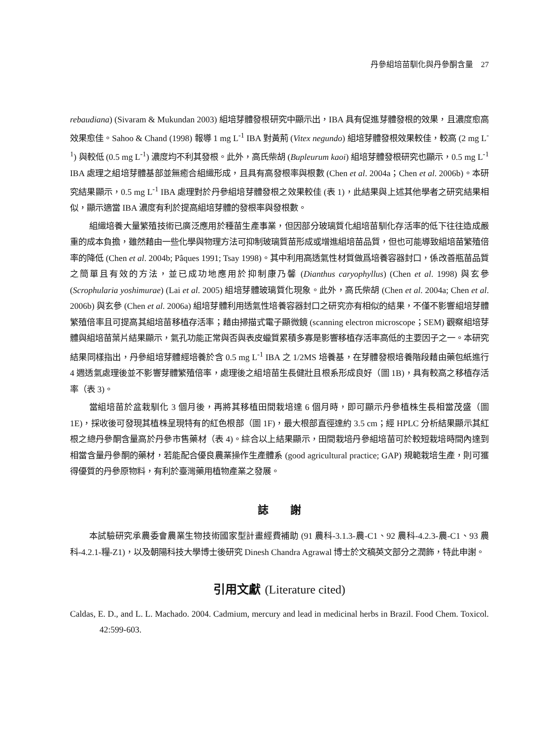丹參組培苗馴化與丹參酮含量　27
rebaudiana) (Sivaram & Mukundan 2003) 組培芽體發根研究中顯示出，IBA 具有促進芽體發根的效果，且濃度愈高效果愈佳。Sahoo & Chand (1998) 報導 1 mg L<sup>-1</sup> IBA 對黃荊 (Vitex negundo) 組培芽體發根效果較佳，較高 (2 mg L<sup>-1</sup>) 與較低 (0.5 mg L<sup>-1</sup>) 濃度均不利其發根。此外，高氏柴胡 (Bupleurum kaoi) 組培芽體發根研究也顯示，0.5 mg L<sup>-1</sup> IBA 處理之組培芽體基部並無癒合組織形成，且具有高發根率與根數 (Chen et al. 2004a；Chen et al. 2006b)。本研究結果顯示，0.5 mg L<sup>-1</sup> IBA 處理對於丹參組培芽體發根之效果較佳 (表 1)，此結果與上述其他學者之研究結果相似，顯示適當 IBA 濃度有利於提高組培芽體的發根率與發根數。
組織培養大量繁殖技術已廣泛應用於種苗生產事業，但因部分玻璃質化組培苗馴化存活率的低下往往造成嚴重的成本負擔，雖然藉由一些化學與物理方法可抑制玻璃質苗形成或增進組培苗品質，但也可能導致組培苗繁殖倍率的降低 (Chen et al. 2004b; Pâques 1991; Tsay 1998)。其中利用高透氣性材質做爲培養容器封口，係改善瓶苗品質之簡單且有效的方法，並已成功地應用於抑制康乃馨 (Dianthus caryophyllus) (Chen et al. 1998) 與玄參 (Scrophularia yoshimurae) (Lai et al. 2005) 組培芽體玻璃質化現象。此外，高氏柴胡 (Chen et al. 2004a; Chen et al. 2006b) 與玄參 (Chen et al. 2006a) 組培芽體利用透氣性培養容器封口之研究亦有相似的結果，不僅不影響組培芽體繁殖倍率且可提高其組培苗移植存活率；藉由掃描式電子顯微鏡 (scanning electron microscope；SEM) 觀察組培芽體與組培苗葉片結果顯示，氣孔功能正常與否與表皮蠟質累積多寡是影響移植存活率高低的主要因子之一。本研究結果同樣指出，丹參組培芽體經培養於含 0.5 mg L<sup>-1</sup> IBA 之 1/2MS 培養基，在芽體發根培養階段藉由藥包紙進行 4 週透氣處理後並不影響芽體繁殖倍率，處理後之組培苗生長健壯且根系形成良好（圖 1B)，具有較高之移植存活率（表 3)。
當組培苗於盆栽馴化 3 個月後，再將其移植田間栽培達 6 個月時，即可顯示丹參植株生長相當茂盛（圖 1E)，採收後可發現其植株呈現特有的紅色根部（圖 1F)，最大根部直徑達約 3.5 cm；經 HPLC 分析結果顯示其紅根之總丹參酮含量高於丹參市售藥材（表 4)。綜合以上結果顯示，田間栽培丹參組培苗可於較短栽培時間內達到相當含量丹參酮的藥材，若能配合優良農業操作生產體系 (good agricultural practice; GAP) 規範栽培生產，則可獲得優質的丹參原物料，有利於臺灣藥用植物產業之發展。
誌　　謝
本試驗研究承農委會農業生物技術國家型計畫經費補助 (91 農科-3.1.3-農-C1、92 農科-4.2.3-農-C1、93 農科-4.2.1-糧-Z1)，以及朝陽科技大學博士後研究 Dinesh Chandra Agrawal 博士於文稿英文部分之潤飾，特此申謝。
引用文獻 (Literature cited)
Caldas, E. D., and L. L. Machado. 2004. Cadmium, mercury and lead in medicinal herbs in Brazil. Food Chem. Toxicol. 42:599-603.